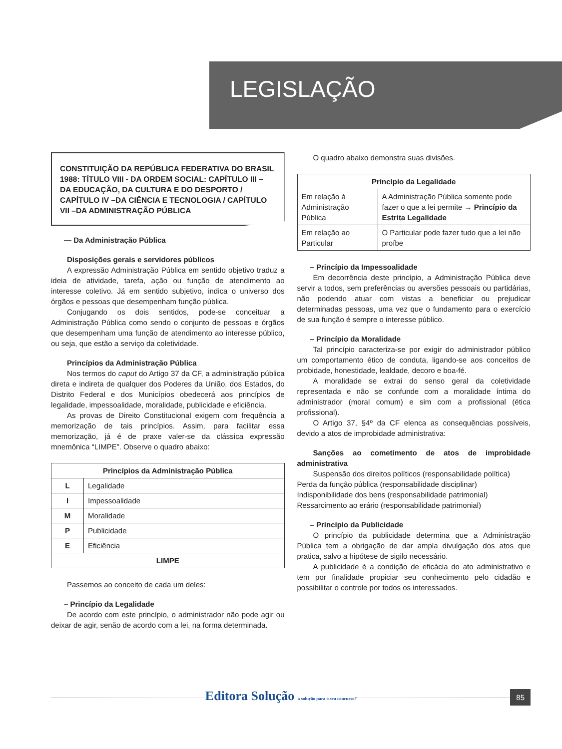LEGISLAÇÃO
CONSTITUIÇÃO DA REPÚBLICA FEDERATIVA DO BRASIL 1988: TÍTULO VIII - DA ORDEM SOCIAL: CAPÍTULO III – DA EDUCAÇÃO, DA CULTURA E DO DESPORTO / CAPÍTULO IV –DA CIÊNCIA E TECNOLOGIA / CAPÍTULO VII –DA ADMINISTRAÇÃO PÚBLICA
— Da Administração Pública
Disposições gerais e servidores públicos
A expressão Administração Pública em sentido objetivo traduz a ideia de atividade, tarefa, ação ou função de atendimento ao interesse coletivo. Já em sentido subjetivo, indica o universo dos órgãos e pessoas que desempenham função pública.
Conjugando os dois sentidos, pode-se conceituar a Administração Pública como sendo o conjunto de pessoas e órgãos que desempenham uma função de atendimento ao interesse público, ou seja, que estão a serviço da coletividade.
Princípios da Administração Pública
Nos termos do caput do Artigo 37 da CF, a administração pública direta e indireta de qualquer dos Poderes da União, dos Estados, do Distrito Federal e dos Municípios obedecerá aos princípios de legalidade, impessoalidade, moralidade, publicidade e eficiência.
As provas de Direito Constitucional exigem com frequência a memorização de tais princípios. Assim, para facilitar essa memorização, já é de praxe valer-se da clássica expressão mnemônica “LIMPE”. Observe o quadro abaixo:
| Princípios da Administração Pública | |
| --- | --- |
| L | Legalidade |
| I | Impessoalidade |
| M | Moralidade |
| P | Publicidade |
| E | Eficiência |
| LIMPE | |
Passemos ao conceito de cada um deles:
– Princípio da Legalidade
De acordo com este princípio, o administrador não pode agir ou deixar de agir, senão de acordo com a lei, na forma determinada.
O quadro abaixo demonstra suas divisões.
| Princípio da Legalidade | |
| --- | --- |
| Em relação à Administração Pública | A Administração Pública somente pode fazer o que a lei permite → Princípio da Estrita Legalidade |
| Em relação ao Particular | O Particular pode fazer tudo que a lei não proíbe |
– Princípio da Impessoalidade
Em decorrência deste princípio, a Administração Pública deve servir a todos, sem preferências ou aversões pessoais ou partidárias, não podendo atuar com vistas a beneficiar ou prejudicar determinadas pessoas, uma vez que o fundamento para o exercício de sua função é sempre o interesse público.
– Princípio da Moralidade
Tal princípio caracteriza-se por exigir do administrador público um comportamento ético de conduta, ligando-se aos conceitos de probidade, honestidade, lealdade, decoro e boa-fé.
A moralidade se extrai do senso geral da coletividade representada e não se confunde com a moralidade íntima do administrador (moral comum) e sim com a profissional (ética profissional).
O Artigo 37, §4º da CF elenca as consequências possíveis, devido a atos de improbidade administrativa:
Sanções ao cometimento de atos de improbidade administrativa
Suspensão dos direitos políticos (responsabilidade política)
Perda da função pública (responsabilidade disciplinar)
Indisponibilidade dos bens (responsabilidade patrimonial)
Ressarcimento ao erário (responsabilidade patrimonial)
– Princípio da Publicidade
O princípio da publicidade determina que a Administração Pública tem a obrigação de dar ampla divulgação dos atos que pratica, salvo a hipótese de sigilo necessário.
A publicidade é a condição de eficácia do ato administrativo e tem por finalidade propiciar seu conhecimento pelo cidadão e possibilitar o controle por todos os interessados.
Editora Solução a solução para o seu concurso! 85